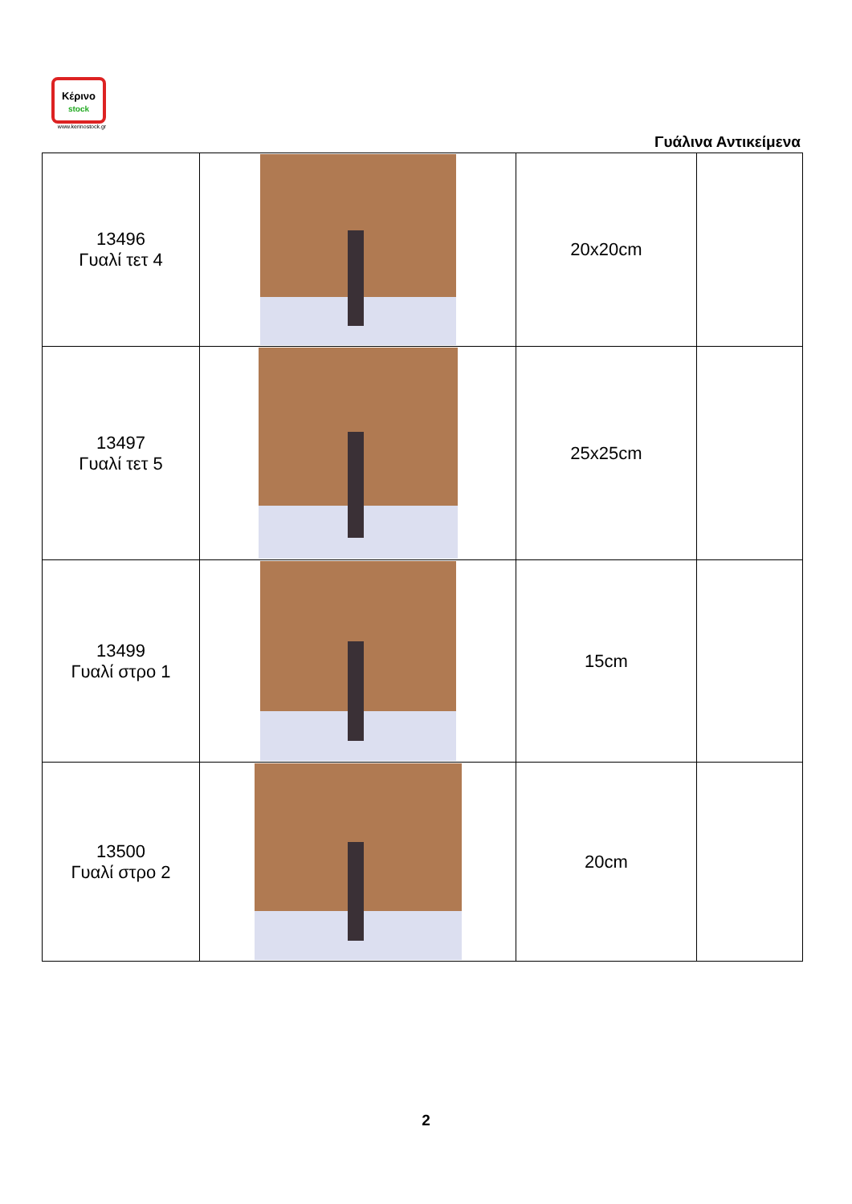Κέρινο
stock
www.kerinostock.gr
Γυάλινα Αντικείμενα
| 13496 Γυαλί τετ 4 | | 20x20cm | |
| 13497 Γυαλί τετ 5 | | 25x25cm | |
| 13499 Γυαλί στρο 1 | | 15cm | |
| 13500 Γυαλί στρο 2 | | 20cm | |
2